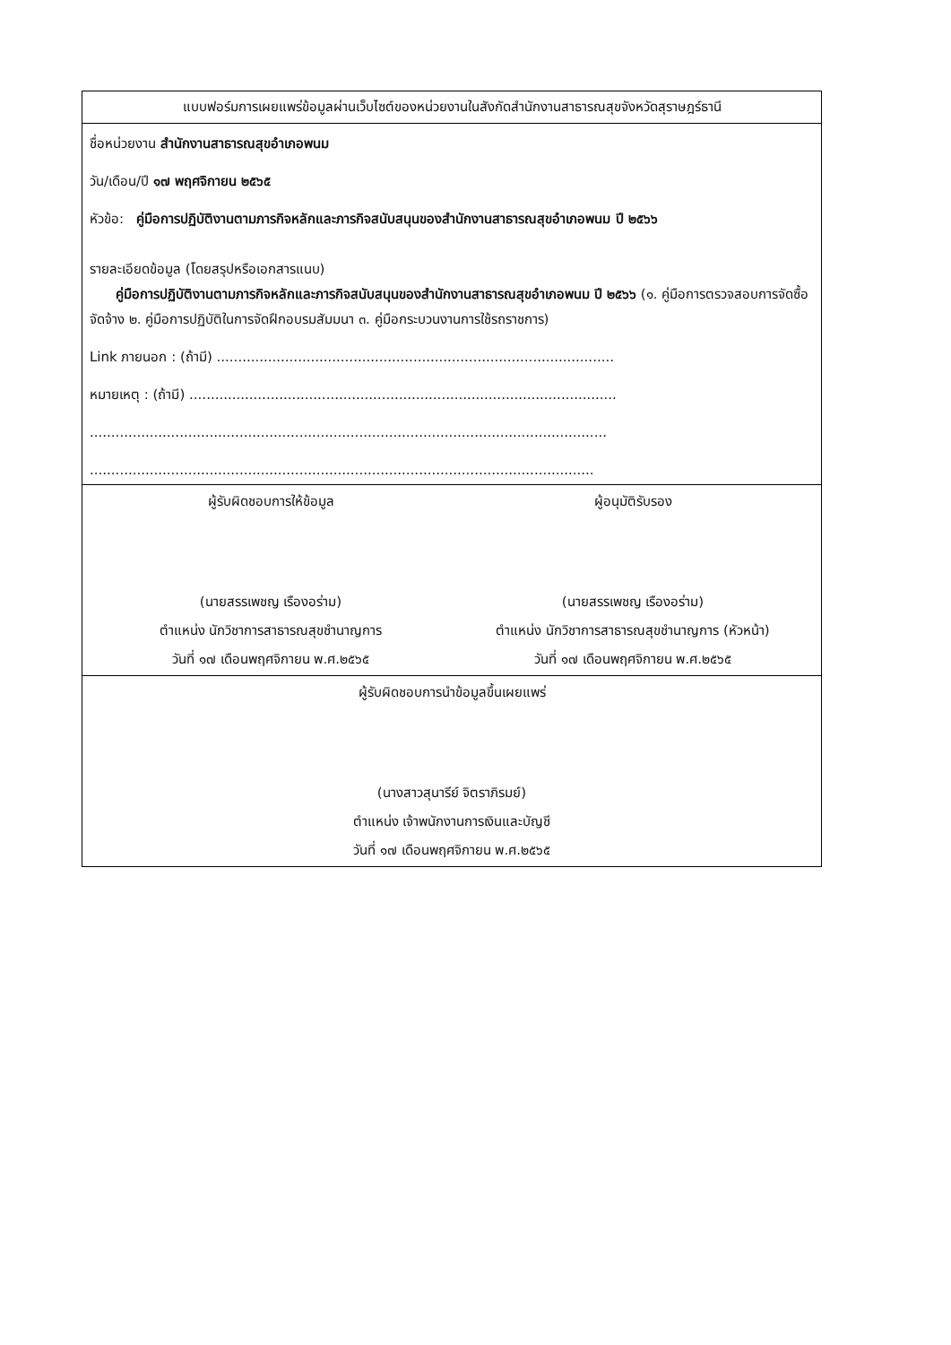| แบบฟอร์มการเผยแพร่ข้อมูลผ่านเว็บไซต์ของหน่วยงานในสังกัดสำนักงานสาธารณสุขจังหวัดสุราษฎร์ธานี |
| ชื่อหน่วยงาน สำนักงานสาธารณสุขอำเภอพนม วัน/เดือน/ปี ๑๗ พฤศจิกายน ๒๕๖๕ หัวข้อ: คู่มือการปฏิบัติงานตามภารกิจหลักและภารกิจสนับสนุนของสำนักงานสาธารณสุขอำเภอพนม ปี ๒๕๖๖ รายละเอียดข้อมูล (โดยสรุปหรือเอกสารแนบ) คู่มือการปฏิบัติงานตามภารกิจหลักและภารกิจสนับสนุนของสำนักงานสาธารณสุขอำเภอพนม ปี ๒๕๖๖ (๑. คู่มือการตรวจสอบการจัดซื้อจัดจ้าง ๒. คู่มือการปฏิบัติในการจัดฝึกอบรมสัมมนา ๓. คู่มือกระบวนงานการใช้รถราชการ) Link ภายนอก : (ถ้ามี) ............................................................................................. หมายเหตุ : (ถ้ามี) .................................................................................................... ......................................................................................................................... ...................................................................................................................... |
| ผู้รับผิดชอบการให้ข้อมูล ผู้อนุมัติรับรอง (นายสรรเพชญ เรืองอร่าม) ตำแหน่ง นักวิชาการสาธารณสุขชำนาญการ วันที่ ๑๗ เดือนพฤศจิกายน พ.ศ.๒๕๖๕ (นายสรรเพชญ เรืองอร่าม) ตำแหน่ง นักวิชาการสาธารณสุขชำนาญการ (หัวหน้า) วันที่ ๑๗ เดือนพฤศจิกายน พ.ศ.๒๕๖๕ |
| ผู้รับผิดชอบการนำข้อมูลขึ้นเผยแพร่ (นางสาวสุนารีย์ จิตราภิรมย์) ตำแหน่ง เจ้าพนักงานการเงินและบัญชี วันที่ ๑๗ เดือนพฤศจิกายน พ.ศ.๒๕๖๕ |